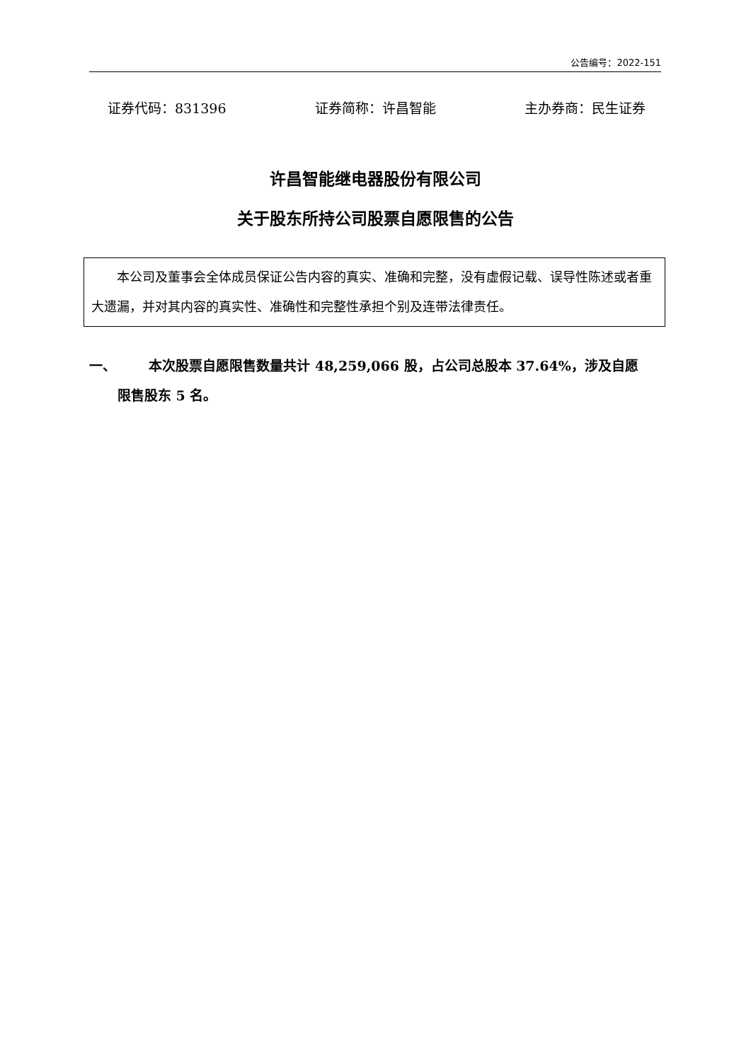公告编号：2022-151
证券代码：831396 证券简称：许昌智能 主办券商：民生证券
许昌智能继电器股份有限公司
关于股东所持公司股票自愿限售的公告
本公司及董事会全体成员保证公告内容的真实、准确和完整，没有虚假记载、误导性陈述或者重大遗漏，并对其内容的真实性、准确性和完整性承担个别及连带法律责任。
一、 本次股票自愿限售数量共计 48,259,066 股，占公司总股本 37.64%，涉及自愿
限售股东 5 名。